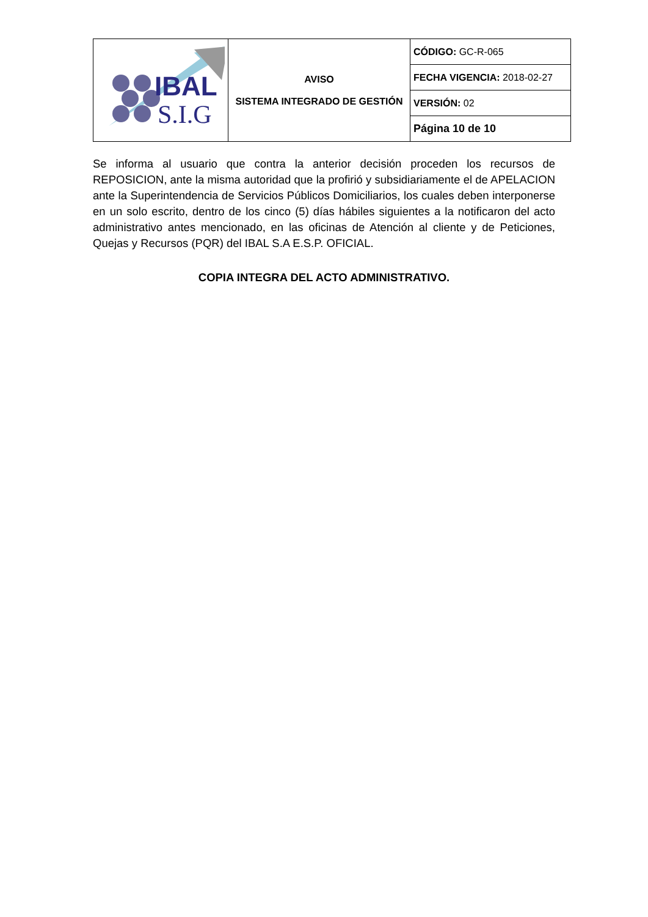| IBAL S.I.G | AVISO SISTEMA INTEGRADO DE GESTIÓN | CÓDIGO: GC-R-065 |
| | | FECHA VIGENCIA: 2018-02-27 |
| | | VERSIÓN: 02 |
| | | Página 10 de 10 |
Se informa al usuario que contra la anterior decisión proceden los recursos de REPOSICION, ante la misma autoridad que la profirió y subsidiariamente el de APELACION ante la Superintendencia de Servicios Públicos Domiciliarios, los cuales deben interponerse en un solo escrito, dentro de los cinco (5) días hábiles siguientes a la notificaron del acto administrativo antes mencionado, en las oficinas de Atención al cliente y de Peticiones, Quejas y Recursos (PQR) del IBAL S.A E.S.P. OFICIAL.
COPIA INTEGRA DEL ACTO ADMINISTRATIVO.